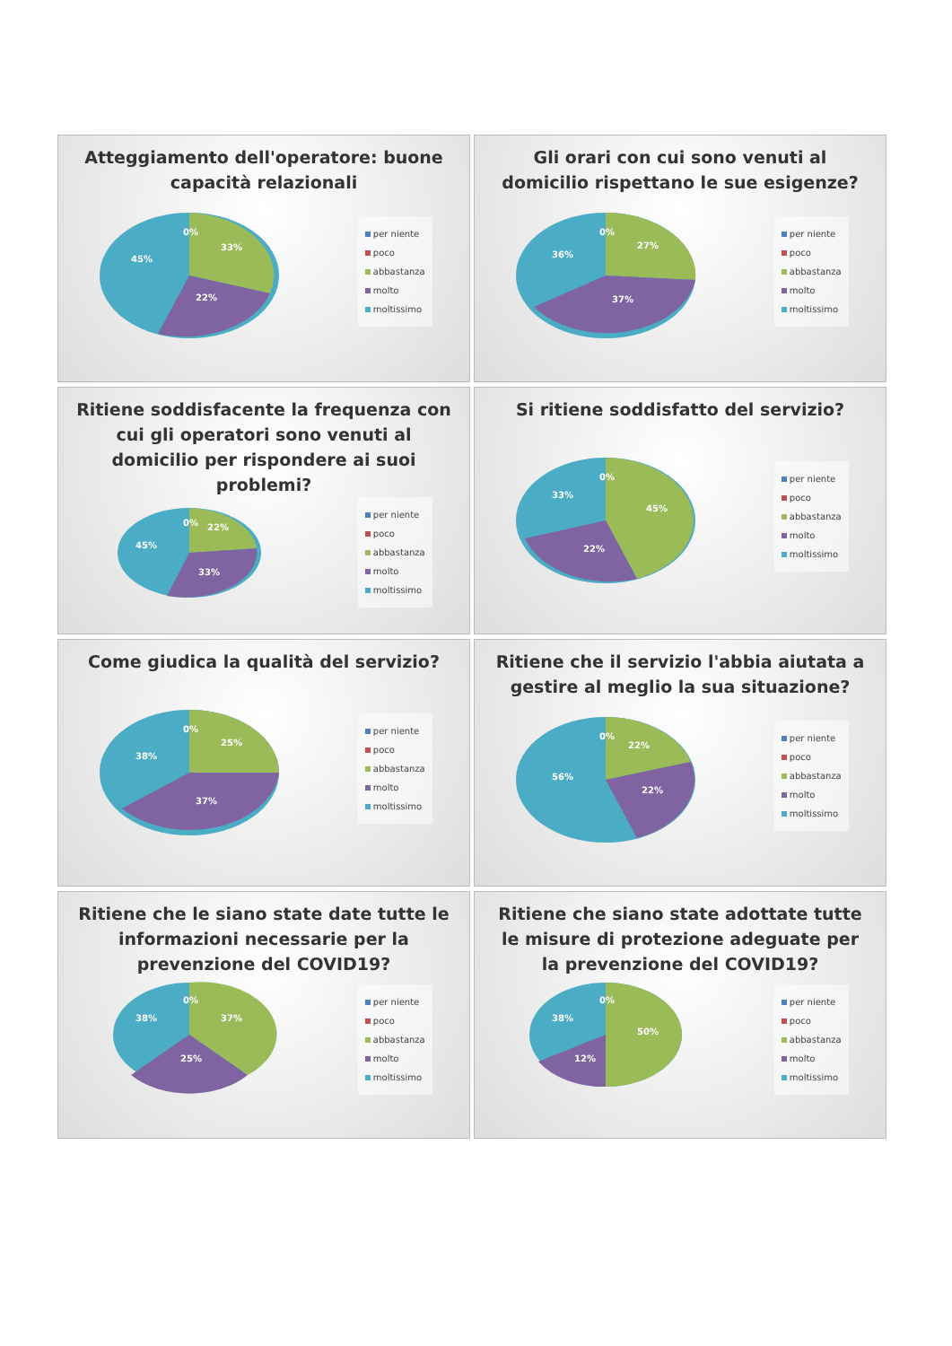Atteggiamento dell'operatore: buone capacità relazionali
0%
33%
45%
22%
per niente
poco
abbastanza
molto
moltissimo
Gli orari con cui sono venuti al domicilio rispettano le sue esigenze?
0%
27%
36%
37%
per niente
poco
abbastanza
molto
moltissimo
Ritiene soddisfacente la frequenza con cui gli operatori sono venuti al domicilio per rispondere ai suoi problemi?
0%
22%
45%
33%
per niente
poco
abbastanza
molto
moltissimo
Si ritiene soddisfatto del servizio?
0%
45%
33%
22%
per niente
poco
abbastanza
molto
moltissimo
Come giudica la qualità del servizio?
0%
25%
38%
37%
per niente
poco
abbastanza
molto
moltissimo
Ritiene che il servizio l'abbia aiutata a gestire al meglio la sua situazione?
0%
22%
56%
22%
per niente
poco
abbastanza
molto
moltissimo
Ritiene che le siano state date tutte le informazioni necessarie per la prevenzione del COVID19?
0%
37%
38%
25%
per niente
poco
abbastanza
molto
moltissimo
Ritiene che siano state adottate tutte le misure di protezione adeguate per la prevenzione del COVID19?
0%
50%
38%
12%
per niente
poco
abbastanza
molto
moltissimo